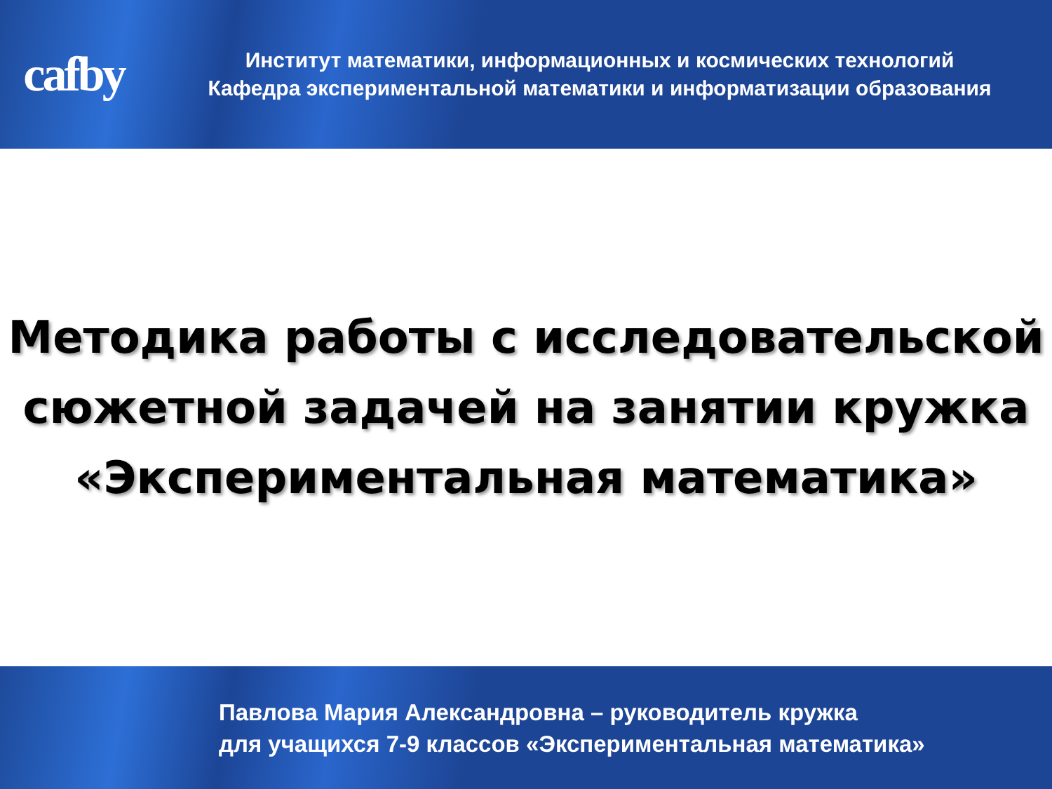cafby
Институт математики, информационных и космических технологий
Кафедра экспериментальной математики и информатизации образования
Методика работы с исследовательской
сюжетной задачей на занятии кружка
«Экспериментальная математика»
Павлова Мария Александровна – руководитель кружка
для учащихся 7-9 классов «Экспериментальная математика»